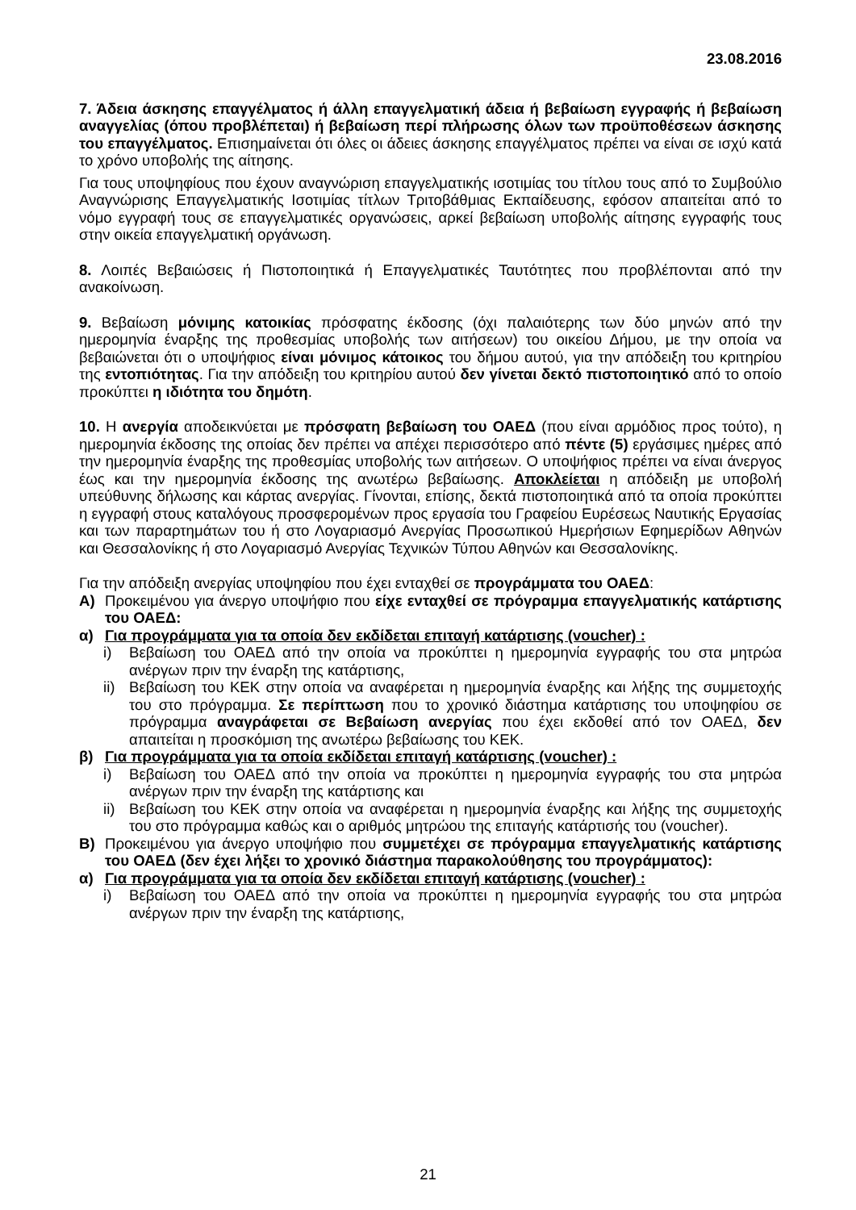23.08.2016
7. Άδεια άσκησης επαγγέλματος ή άλλη επαγγελματική άδεια ή βεβαίωση εγγραφής ή βεβαίωση αναγγελίας (όπου προβλέπεται) ή βεβαίωση περί πλήρωσης όλων των προϋποθέσεων άσκησης του επαγγέλματος. Επισημαίνεται ότι όλες οι άδειες άσκησης επαγγέλματος πρέπει να είναι σε ισχύ κατά το χρόνο υποβολής της αίτησης.
Για τους υποψηφίους που έχουν αναγνώριση επαγγελματικής ισοτιμίας του τίτλου τους από το Συμβούλιο Αναγνώρισης Επαγγελματικής Ισοτιμίας τίτλων Τριτοβάθμιας Εκπαίδευσης, εφόσον απαιτείται από το νόμο εγγραφή τους σε επαγγελματικές οργανώσεις, αρκεί βεβαίωση υποβολής αίτησης εγγραφής τους στην οικεία επαγγελματική οργάνωση.
8. Λοιπές Βεβαιώσεις ή Πιστοποιητικά ή Επαγγελματικές Ταυτότητες που προβλέπονται από την ανακοίνωση.
9. Βεβαίωση μόνιμης κατοικίας πρόσφατης έκδοσης (όχι παλαιότερης των δύο μηνών από την ημερομηνία έναρξης της προθεσμίας υποβολής των αιτήσεων) του οικείου Δήμου, με την οποία να βεβαιώνεται ότι ο υποψήφιος είναι μόνιμος κάτοικος του δήμου αυτού, για την απόδειξη του κριτηρίου της εντοπιότητας. Για την απόδειξη του κριτηρίου αυτού δεν γίνεται δεκτό πιστοποιητικό από το οποίο προκύπτει η ιδιότητα του δημότη.
10. Η ανεργία αποδεικνύεται με πρόσφατη βεβαίωση του ΟΑΕΔ (που είναι αρμόδιος προς τούτο), η ημερομηνία έκδοσης της οποίας δεν πρέπει να απέχει περισσότερο από πέντε (5) εργάσιμες ημέρες από την ημερομηνία έναρξης της προθεσμίας υποβολής των αιτήσεων. Ο υποψήφιος πρέπει να είναι άνεργος έως και την ημερομηνία έκδοσης της ανωτέρω βεβαίωσης. Αποκλείεται η απόδειξη με υποβολή υπεύθυνης δήλωσης και κάρτας ανεργίας. Γίνονται, επίσης, δεκτά πιστοποιητικά από τα οποία προκύπτει η εγγραφή στους καταλόγους προσφερομένων προς εργασία του Γραφείου Ευρέσεως Ναυτικής Εργασίας και των παραρτημάτων του ή στο Λογαριασμό Ανεργίας Προσωπικού Ημερήσιων Εφημερίδων Αθηνών και Θεσσαλονίκης ή στο Λογαριασμό Ανεργίας Τεχνικών Τύπου Αθηνών και Θεσσαλονίκης.
Για την απόδειξη ανεργίας υποψηφίου που έχει ενταχθεί σε προγράμματα του ΟΑΕΔ:
Α) Προκειμένου για άνεργο υποψήφιο που είχε ενταχθεί σε πρόγραμμα επαγγελματικής κατάρτισης του ΟΑΕΔ:
α) Για προγράμματα για τα οποία δεν εκδίδεται επιταγή κατάρτισης (voucher) :
i) Βεβαίωση του ΟΑΕΔ από την οποία να προκύπτει η ημερομηνία εγγραφής του στα μητρώα ανέργων πριν την έναρξη της κατάρτισης,
ii)
Βεβαίωση του ΚΕΚ στην οποία να αναφέρεται η ημερομηνία έναρξης και λήξης της συμμετοχής του στο πρόγραμμα. Σε περίπτωση που το χρονικό διάστημα κατάρτισης του υποψηφίου σε πρόγραμμα αναγράφεται σε Βεβαίωση ανεργίας που έχει εκδοθεί από τον ΟΑΕΔ, δεν απαιτείται η προσκόμιση της ανωτέρω βεβαίωσης του ΚΕΚ.
β) Για προγράμματα για τα οποία εκδίδεται επιταγή κατάρτισης (voucher) :
i) Βεβαίωση του ΟΑΕΔ από την οποία να προκύπτει η ημερομηνία εγγραφής του στα μητρώα ανέργων πριν την έναρξη της κατάρτισης και
ii)
Βεβαίωση του ΚΕΚ στην οποία να αναφέρεται η ημερομηνία έναρξης και λήξης της συμμετοχής του στο πρόγραμμα καθώς και ο αριθμός μητρώου της επιταγής κατάρτισής του (voucher).
Β) Προκειμένου για άνεργο υποψήφιο που συμμετέχει σε πρόγραμμα επαγγελματικής κατάρτισης του ΟΑΕΔ (δεν έχει λήξει το χρονικό διάστημα παρακολούθησης του προγράμματος):
α) Για προγράμματα για τα οποία δεν εκδίδεται επιταγή κατάρτισης (voucher) :
i) Βεβαίωση του ΟΑΕΔ από την οποία να προκύπτει η ημερομηνία εγγραφής του στα μητρώα ανέργων πριν την έναρξη της κατάρτισης,
21